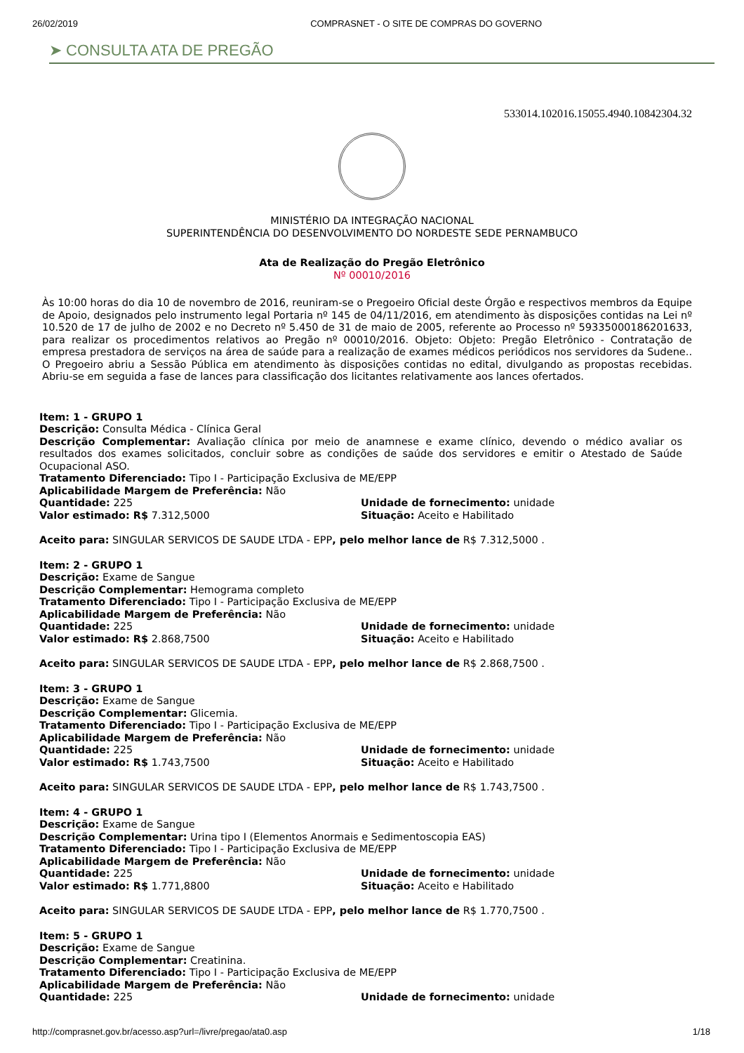26/02/2019 COMPRASNET - O SITE DE COMPRAS DO GOVERNO
➤ CONSULTA ATA DE PREGÃO
533014.102016.15055.4940.10842304.32
MINISTÉRIO DA INTEGRAÇÃO NACIONAL
SUPERINTENDÊNCIA DO DESENVOLVIMENTO DO NORDESTE SEDE PERNAMBUCO
Ata de Realização do Pregão Eletrônico
Nº 00010/2016
Às 10:00 horas do dia 10 de novembro de 2016, reuniram-se o Pregoeiro Oficial deste Órgão e respectivos membros da Equipe de Apoio, designados pelo instrumento legal Portaria nº 145 de 04/11/2016, em atendimento às disposições contidas na Lei nº 10.520 de 17 de julho de 2002 e no Decreto nº 5.450 de 31 de maio de 2005, referente ao Processo nº 59335000186201633, para realizar os procedimentos relativos ao Pregão nº 00010/2016. Objeto: Objeto: Pregão Eletrônico - Contratação de empresa prestadora de serviços na área de saúde para a realização de exames médicos periódicos nos servidores da Sudene.. O Pregoeiro abriu a Sessão Pública em atendimento às disposições contidas no edital, divulgando as propostas recebidas. Abriu-se em seguida a fase de lances para classificação dos licitantes relativamente aos lances ofertados.
Item: 1 - GRUPO 1
Descrição: Consulta Médica - Clínica Geral
Descrição Complementar: Avaliação clínica por meio de anamnese e exame clínico, devendo o médico avaliar os resultados dos exames solicitados, concluir sobre as condições de saúde dos servidores e emitir o Atestado de Saúde Ocupacional ASO.
Tratamento Diferenciado: Tipo I - Participação Exclusiva de ME/EPP
Aplicabilidade Margem de Preferência: Não
Quantidade: 225 Unidade de fornecimento: unidade
Valor estimado: R$ 7.312,5000 Situação: Aceito e Habilitado
Aceito para: SINGULAR SERVICOS DE SAUDE LTDA - EPP, pelo melhor lance de R$ 7.312,5000 .
Item: 2 - GRUPO 1
Descrição: Exame de Sangue
Descrição Complementar: Hemograma completo
Tratamento Diferenciado: Tipo I - Participação Exclusiva de ME/EPP
Aplicabilidade Margem de Preferência: Não
Quantidade: 225 Unidade de fornecimento: unidade
Valor estimado: R$ 2.868,7500 Situação: Aceito e Habilitado
Aceito para: SINGULAR SERVICOS DE SAUDE LTDA - EPP, pelo melhor lance de R$ 2.868,7500 .
Item: 3 - GRUPO 1
Descrição: Exame de Sangue
Descrição Complementar: Glicemia.
Tratamento Diferenciado: Tipo I - Participação Exclusiva de ME/EPP
Aplicabilidade Margem de Preferência: Não
Quantidade: 225 Unidade de fornecimento: unidade
Valor estimado: R$ 1.743,7500 Situação: Aceito e Habilitado
Aceito para: SINGULAR SERVICOS DE SAUDE LTDA - EPP, pelo melhor lance de R$ 1.743,7500 .
Item: 4 - GRUPO 1
Descrição: Exame de Sangue
Descrição Complementar: Urina tipo I (Elementos Anormais e Sedimentoscopia EAS)
Tratamento Diferenciado: Tipo I - Participação Exclusiva de ME/EPP
Aplicabilidade Margem de Preferência: Não
Quantidade: 225 Unidade de fornecimento: unidade
Valor estimado: R$ 1.771,8800 Situação: Aceito e Habilitado
Aceito para: SINGULAR SERVICOS DE SAUDE LTDA - EPP, pelo melhor lance de R$ 1.770,7500 .
Item: 5 - GRUPO 1
Descrição: Exame de Sangue
Descrição Complementar: Creatinina.
Tratamento Diferenciado: Tipo I - Participação Exclusiva de ME/EPP
Aplicabilidade Margem de Preferência: Não
Quantidade: 225 Unidade de fornecimento: unidade
http://comprasnet.gov.br/acesso.asp?url=/livre/pregao/ata0.asp 1/18